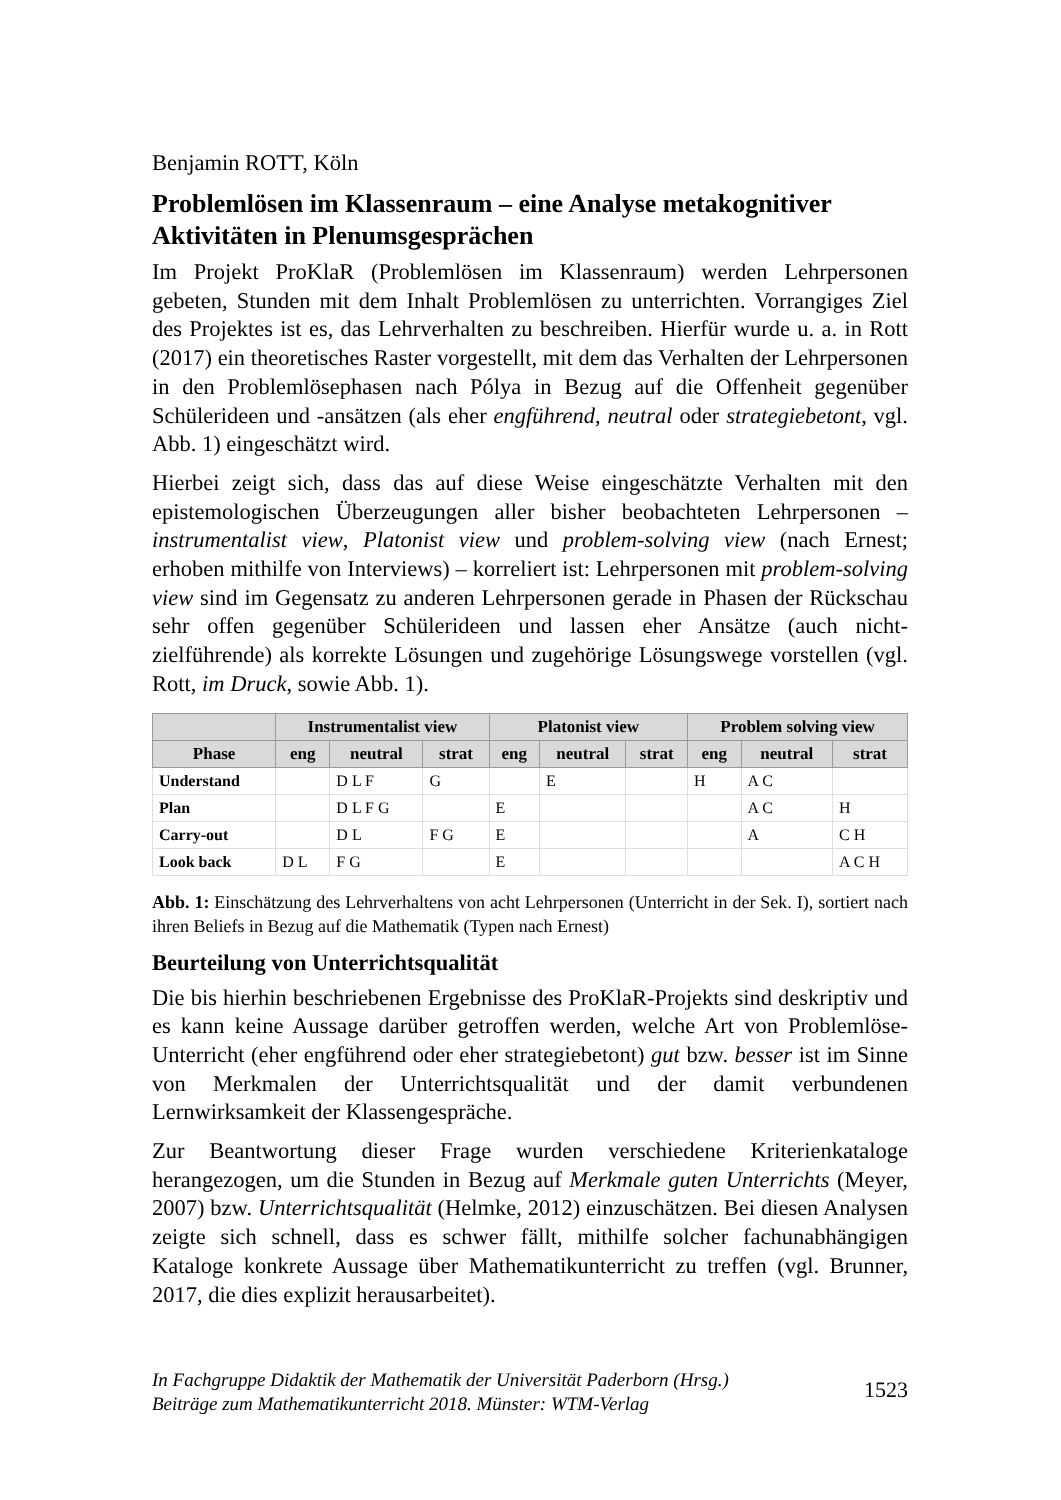Benjamin ROTT, Köln
Problemlösen im Klassenraum – eine Analyse metakognitiver Aktivitäten in Plenumsgesprächen
Im Projekt ProKlaR (Problemlösen im Klassenraum) werden Lehrpersonen gebeten, Stunden mit dem Inhalt Problemlösen zu unterrichten. Vorrangiges Ziel des Projektes ist es, das Lehrverhalten zu beschreiben. Hierfür wurde u. a. in Rott (2017) ein theoretisches Raster vorgestellt, mit dem das Verhalten der Lehrpersonen in den Problemlösephasen nach Pólya in Bezug auf die Offenheit gegenüber Schülerideen und -ansätzen (als eher engführend, neutral oder strategiebetont, vgl. Abb. 1) eingeschätzt wird.
Hierbei zeigt sich, dass das auf diese Weise eingeschätzte Verhalten mit den epistemologischen Überzeugungen aller bisher beobachteten Lehrpersonen – instrumentalist view, Platonist view und problem-solving view (nach Ernest; erhoben mithilfe von Interviews) – korreliert ist: Lehrpersonen mit problem-solving view sind im Gegensatz zu anderen Lehrpersonen gerade in Phasen der Rückschau sehr offen gegenüber Schülerideen und lassen eher Ansätze (auch nicht-zielführende) als korrekte Lösungen und zugehörige Lösungswege vorstellen (vgl. Rott, im Druck, sowie Abb. 1).
| | Instrumentalist view | | | Platonist view | | | Problem solving view | | |
| --- | --- | --- | --- | --- | --- | --- | --- | --- | --- |
| Phase | eng | neutral | strat | eng | neutral | strat | eng | neutral | strat |
| Understand | | D L F | G | | E | | H | A C | |
| Plan | | D L F G | | E | | | | A C | H |
| Carry-out | | D L | F G | E | | | | A | C H |
| Look back | D L | F G | | E | | | | | A C H |
Abb. 1: Einschätzung des Lehrverhaltens von acht Lehrpersonen (Unterricht in der Sek. I), sortiert nach ihren Beliefs in Bezug auf die Mathematik (Typen nach Ernest)
Beurteilung von Unterrichtsqualität
Die bis hierhin beschriebenen Ergebnisse des ProKlaR-Projekts sind deskriptiv und es kann keine Aussage darüber getroffen werden, welche Art von Problemlöse-Unterricht (eher engführend oder eher strategiebetont) gut bzw. besser ist im Sinne von Merkmalen der Unterrichtsqualität und der damit verbundenen Lernwirksamkeit der Klassengespräche.
Zur Beantwortung dieser Frage wurden verschiedene Kriterienkataloge herangezogen, um die Stunden in Bezug auf Merkmale guten Unterrichts (Meyer, 2007) bzw. Unterrichtsqualität (Helmke, 2012) einzuschätzen. Bei diesen Analysen zeigte sich schnell, dass es schwer fällt, mithilfe solcher fachunabhängigen Kataloge konkrete Aussage über Mathematikunterricht zu treffen (vgl. Brunner, 2017, die dies explizit herausarbeitet).
In Fachgruppe Didaktik der Mathematik der Universität Paderborn (Hrsg.)
Beiträge zum Mathematikunterricht 2018. Münster: WTM-Verlag
1523